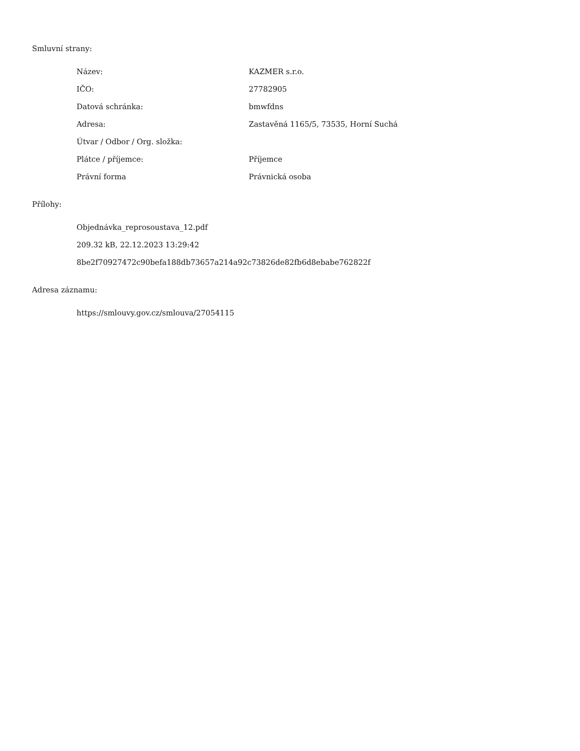Smluvní strany:
| Název: | KAZMER s.r.o. |
| IČO: | 27782905 |
| Datová schránka: | bmwfdns |
| Adresa: | Zastavěná 1165/5, 73535, Horní Suchá |
| Útvar / Odbor / Org. složka: | |
| Plátce / příjemce: | Příjemce |
| Právní forma | Právnická osoba |
Přílohy:
Objednávka_reprosoustava_12.pdf
209.32 kB, 22.12.2023 13:29:42
8be2f70927472c90befa188db73657a214a92c73826de82fb6d8ebabe762822f
Adresa záznamu:
https://smlouvy.gov.cz/smlouva/27054115